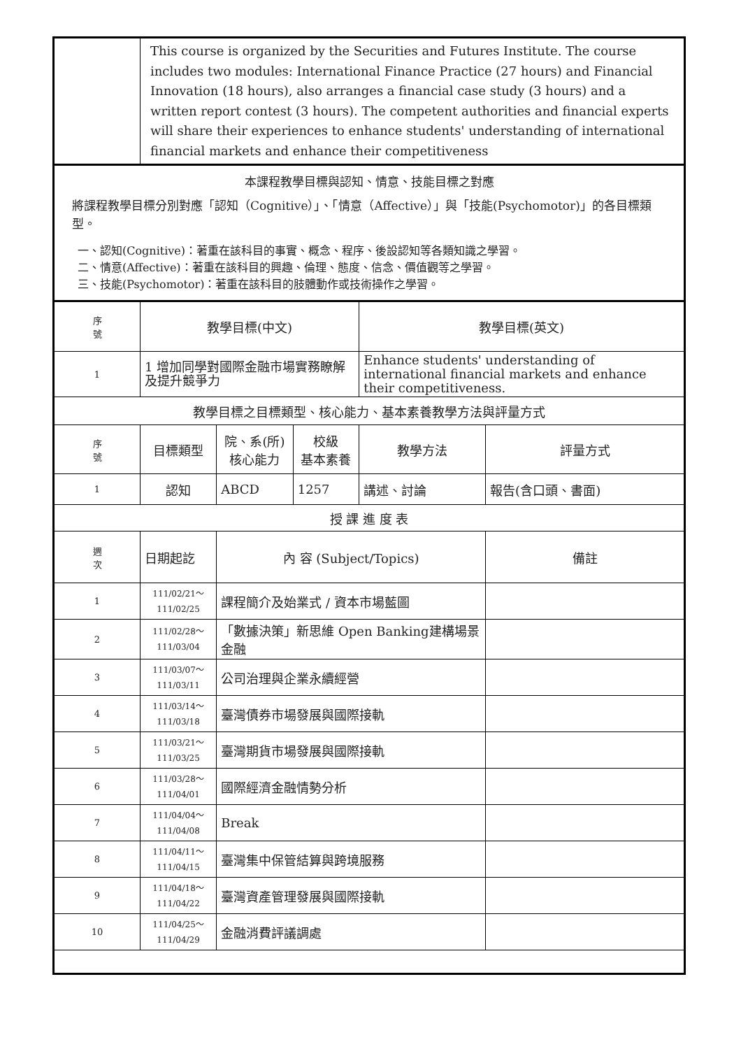| | This course is organized by the Securities and Futures Institute. The course includes two modules: International Finance Practice (27 hours) and Financial Innovation (18 hours), also arranges a financial case study (3 hours) and a written report contest (3 hours). The competent authorities and financial experts will share their experiences to enhance students' understanding of international financial markets and enhance their competitiveness | | | | |
| 本課程教學目標與認知、情意、技能目標之對應 將課程教學目標分別對應「認知（Cognitive）」、「情意（Affective）」與「技能(Psychomotor)」的各目標類型。 一、認知(Cognitive)：著重在該科目的事實、概念、程序、後設認知等各類知識之學習。 二、情意(Affective)：著重在該科目的興趣、倫理、態度、信念、價值觀等之學習。 三、技能(Psychomotor)：著重在該科目的肢體動作或技術操作之學習。 | | | | | |
| 序 號 | 教學目標(中文) | | | 教學目標(英文) | |
| 1 | 1 增加同學對國際金融市場實務瞭解及提升競爭力 | | | Enhance students' understanding of international financial markets and enhance their competitiveness. | |
| 教學目標之目標類型、核心能力、基本素養教學方法與評量方式 | | | | | |
| 序 號 | 目標類型 | 院、系(所) 核心能力 | 校級 基本素養 | 教學方法 | 評量方式 |
| 1 | 認知 | ABCD | 1257 | 講述、討論 | 報告(含口頭、書面) |
| 授 課 進 度 表 | | | | | |
| 週 次 | 日期起訖 | 內 容 (Subject/Topics) | | | 備註 |
| 1 | 111/02/21～ 111/02/25 | 課程簡介及始業式 / 資本市場藍圖 | | | |
| 2 | 111/02/28～ 111/03/04 | 「數據決策」新思維 Open Banking建構場景金融 | | | |
| 3 | 111/03/07～ 111/03/11 | 公司治理與企業永續經營 | | | |
| 4 | 111/03/14～ 111/03/18 | 臺灣債券市場發展與國際接軌 | | | |
| 5 | 111/03/21～ 111/03/25 | 臺灣期貨市場發展與國際接軌 | | | |
| 6 | 111/03/28～ 111/04/01 | 國際經濟金融情勢分析 | | | |
| 7 | 111/04/04～ 111/04/08 | Break | | | |
| 8 | 111/04/11～ 111/04/15 | 臺灣集中保管結算與跨境服務 | | | |
| 9 | 111/04/18～ 111/04/22 | 臺灣資產管理發展與國際接軌 | | | |
| 10 | 111/04/25～ 111/04/29 | 金融消費評議調處 | | | |